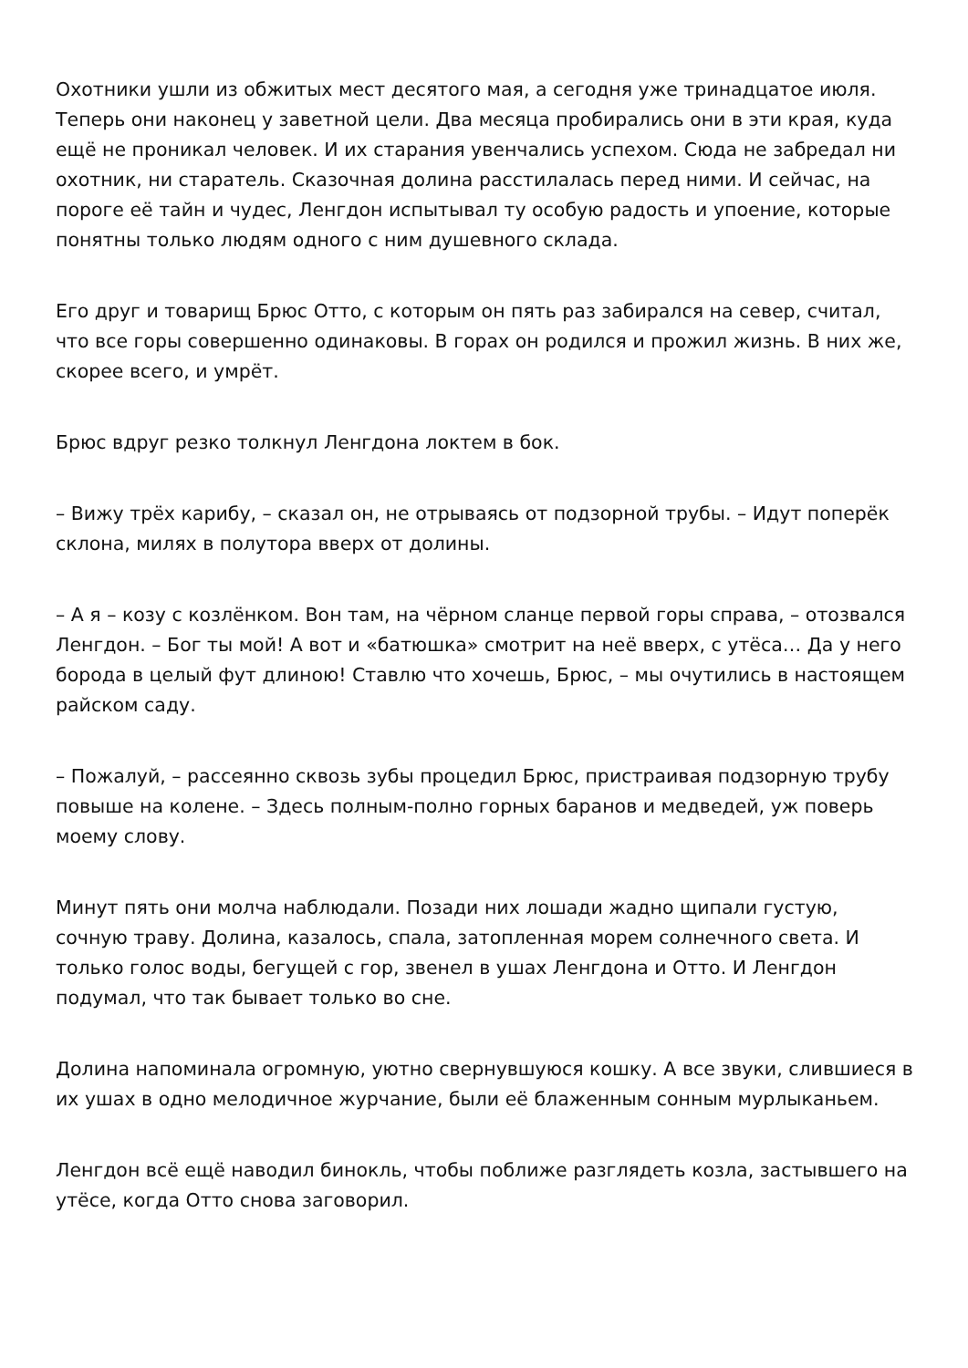Охотники ушли из обжитых мест десятого мая, а сегодня уже тринадцатое июля. Теперь они наконец у заветной цели. Два месяца пробирались они в эти края, куда ещё не проникал человек. И их старания увенчались успехом. Сюда не забредал ни охотник, ни старатель. Сказочная долина расстилалась перед ними. И сейчас, на пороге её тайн и чудес, Ленгдон испытывал ту особую радость и упоение, которые понятны только людям одного с ним душевного склада.
Его друг и товарищ Брюс Отто, с которым он пять раз забирался на север, считал, что все горы совершенно одинаковы. В горах он родился и прожил жизнь. В них же, скорее всего, и умрёт.
Брюс вдруг резко толкнул Ленгдона локтем в бок.
– Вижу трёх карибу, – сказал он, не отрываясь от подзорной трубы. – Идут поперёк склона, милях в полутора вверх от долины.
– А я – козу с козлёнком. Вон там, на чёрном сланце первой горы справа, – отозвался Ленгдон. – Бог ты мой! А вот и «батюшка» смотрит на неё вверх, с утёса… Да у него борода в целый фут длиною! Ставлю что хочешь, Брюс, – мы очутились в настоящем райском саду.
– Пожалуй, – рассеянно сквозь зубы процедил Брюс, пристраивая подзорную трубу повыше на колене. – Здесь полным-полно горных баранов и медведей, уж поверь моему слову.
Минут пять они молча наблюдали. Позади них лошади жадно щипали густую, сочную траву. Долина, казалось, спала, затопленная морем солнечного света. И только голос воды, бегущей с гор, звенел в ушах Ленгдона и Отто. И Ленгдон подумал, что так бывает только во сне.
Долина напоминала огромную, уютно свернувшуюся кошку. А все звуки, слившиеся в их ушах в одно мелодичное журчание, были её блаженным сонным мурлыканьем.
Ленгдон всё ещё наводил бинокль, чтобы поближе разглядеть козла, застывшего на утёсе, когда Отто снова заговорил.